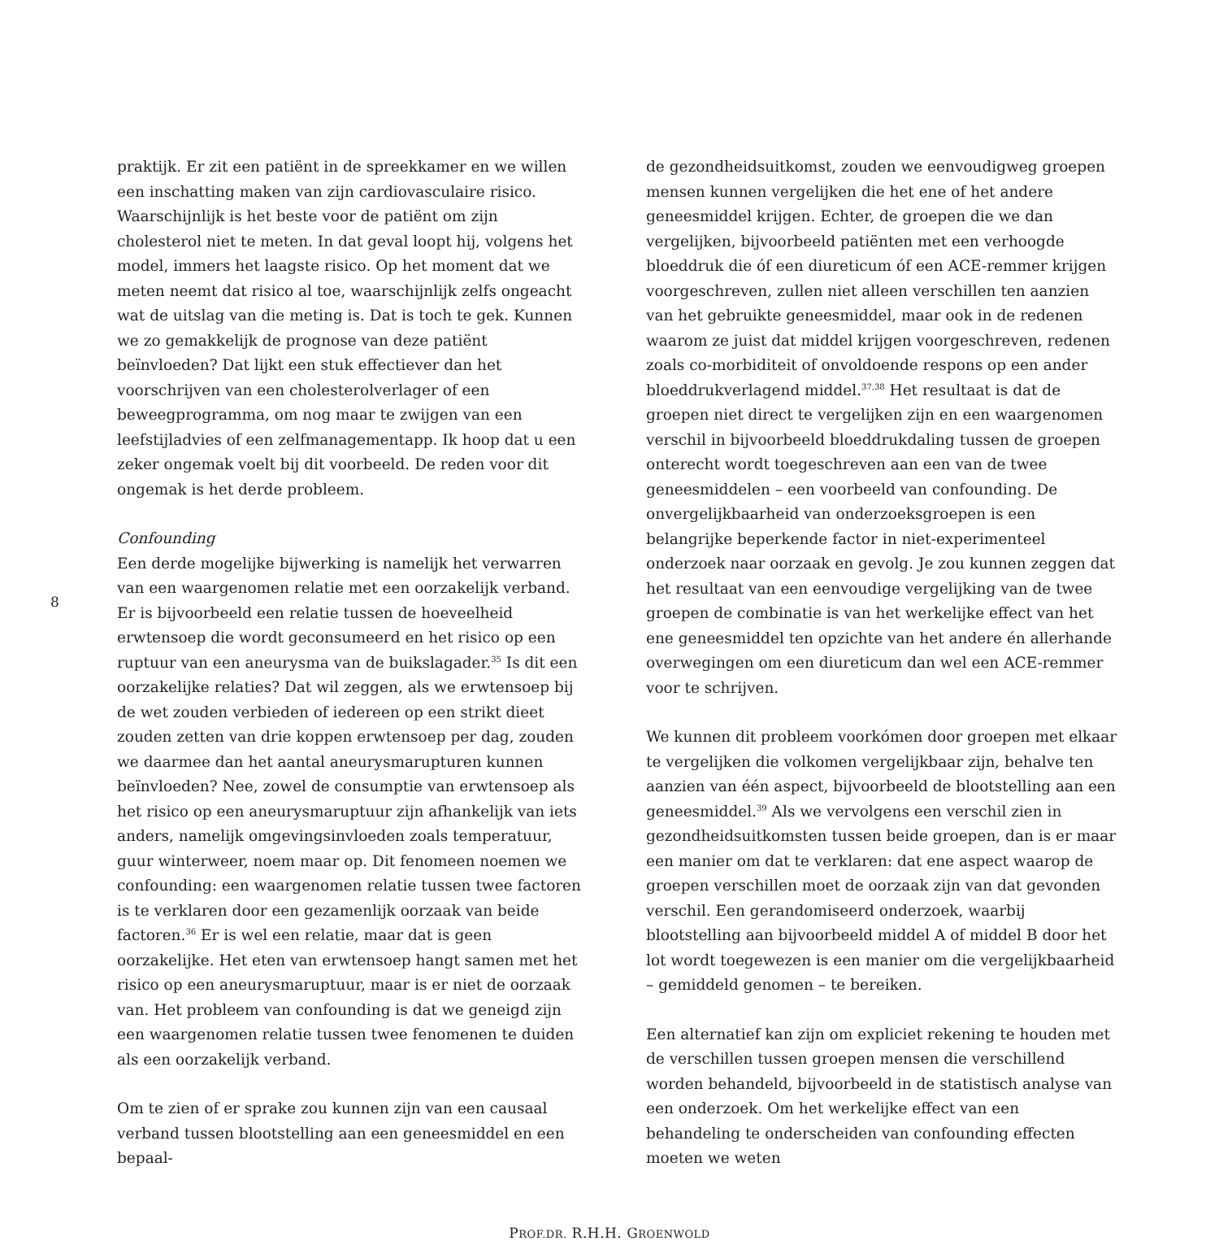8
praktijk. Er zit een patiënt in de spreekkamer en we willen een inschatting maken van zijn cardiovasculaire risico. Waarschijnlijk is het beste voor de patiënt om zijn cholesterol niet te meten. In dat geval loopt hij, volgens het model, immers het laagste risico. Op het moment dat we meten neemt dat risico al toe, waarschijnlijk zelfs ongeacht wat de uitslag van die meting is. Dat is toch te gek. Kunnen we zo gemakkelijk de prognose van deze patiënt beïnvloeden? Dat lijkt een stuk effectiever dan het voorschrijven van een cholesterolverlager of een beweegprogramma, om nog maar te zwijgen van een leefstijladvies of een zelfmanagementapp. Ik hoop dat u een zeker ongemak voelt bij dit voorbeeld. De reden voor dit ongemak is het derde probleem.
Confounding
Een derde mogelijke bijwerking is namelijk het verwarren van een waargenomen relatie met een oorzakelijk verband. Er is bijvoorbeeld een relatie tussen de hoeveelheid erwtensoep die wordt geconsumeerd en het risico op een ruptuur van een aneurysma van de buikslagader.<sup>35</sup> Is dit een oorzakelijke relaties? Dat wil zeggen, als we erwtensoep bij de wet zouden verbieden of iedereen op een strikt dieet zouden zetten van drie koppen erwtensoep per dag, zouden we daarmee dan het aantal aneurysmarupturen kunnen beïnvloeden? Nee, zowel de consumptie van erwtensoep als het risico op een aneurysmaruptuur zijn afhankelijk van iets anders, namelijk omgevingsinvloeden zoals temperatuur, guur winterweer, noem maar op. Dit fenomeen noemen we confounding: een waargenomen relatie tussen twee factoren is te verklaren door een gezamenlijk oorzaak van beide factoren.<sup>36</sup> Er is wel een relatie, maar dat is geen oorzakelijke. Het eten van erwtensoep hangt samen met het risico op een aneurysmaruptuur, maar is er niet de oorzaak van. Het probleem van confounding is dat we geneigd zijn een waargenomen relatie tussen twee fenomenen te duiden als een oorzakelijk verband.
Om te zien of er sprake zou kunnen zijn van een causaal verband tussen blootstelling aan een geneesmiddel en een bepaal-
de gezondheidsuitkomst, zouden we eenvoudigweg groepen mensen kunnen vergelijken die het ene of het andere geneesmiddel krijgen. Echter, de groepen die we dan vergelijken, bijvoorbeeld patiënten met een verhoogde bloeddruk die óf een diureticum óf een ACE-remmer krijgen voorgeschreven, zullen niet alleen verschillen ten aanzien van het gebruikte geneesmiddel, maar ook in de redenen waarom ze juist dat middel krijgen voorgeschreven, redenen zoals co-morbiditeit of onvoldoende respons op een ander bloeddrukverlagend middel.<sup>37,38</sup> Het resultaat is dat de groepen niet direct te vergelijken zijn en een waargenomen verschil in bijvoorbeeld bloeddrukdaling tussen de groepen onterecht wordt toegeschreven aan een van de twee geneesmiddelen – een voorbeeld van confounding. De onvergelijkbaarheid van onderzoeksgroepen is een belangrijke beperkende factor in niet-experimenteel onderzoek naar oorzaak en gevolg. Je zou kunnen zeggen dat het resultaat van een eenvoudige vergelijking van de twee groepen de combinatie is van het werkelijke effect van het ene geneesmiddel ten opzichte van het andere én allerhande overwegingen om een diureticum dan wel een ACE-remmer voor te schrijven.
We kunnen dit probleem voorkómen door groepen met elkaar te vergelijken die volkomen vergelijkbaar zijn, behalve ten aanzien van één aspect, bijvoorbeeld de blootstelling aan een geneesmiddel.<sup>39</sup> Als we vervolgens een verschil zien in gezondheidsuitkomsten tussen beide groepen, dan is er maar een manier om dat te verklaren: dat ene aspect waarop de groepen verschillen moet de oorzaak zijn van dat gevonden verschil. Een gerandomiseerd onderzoek, waarbij blootstelling aan bijvoorbeeld middel A of middel B door het lot wordt toegewezen is een manier om die vergelijkbaarheid – gemiddeld genomen – te bereiken.
Een alternatief kan zijn om expliciet rekening te houden met de verschillen tussen groepen mensen die verschillend worden behandeld, bijvoorbeeld in de statistisch analyse van een onderzoek. Om het werkelijke effect van een behandeling te onderscheiden van confounding effecten moeten we weten
PROF.DR. R.H.H. GROENWOLD